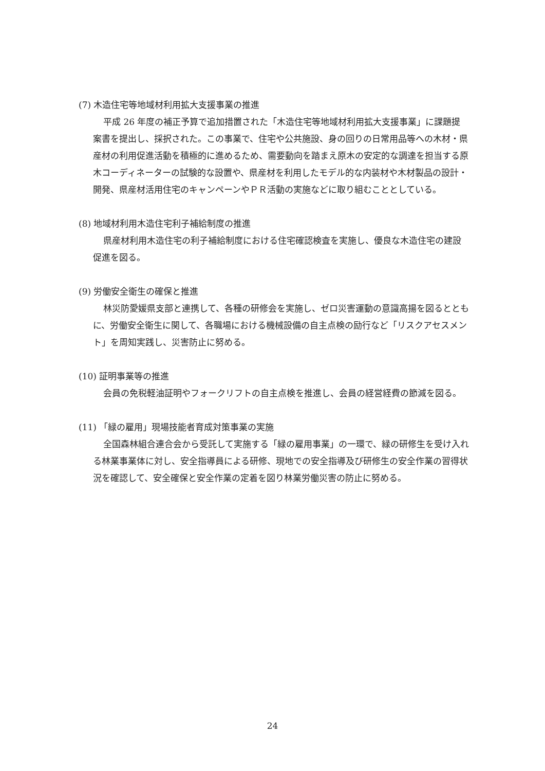(7) 木造住宅等地域材利用拡大支援事業の推進
平成 26 年度の補正予算で追加措置された「木造住宅等地域材利用拡大支援事業」に課題提案書を提出し、採択された。この事業で、住宅や公共施設、身の回りの日常用品等への木材・県産材の利用促進活動を積極的に進めるため、需要動向を踏まえ原木の安定的な調達を担当する原木コーディネーターの試験的な設置や、県産材を利用したモデル的な内装材や木材製品の設計・開発、県産材活用住宅のキャンペーンやＰＲ活動の実施などに取り組むこととしている。
(8) 地域材利用木造住宅利子補給制度の推進
県産材利用木造住宅の利子補給制度における住宅確認検査を実施し、優良な木造住宅の建設促進を図る。
(9) 労働安全衛生の確保と推進
林災防愛媛県支部と連携して、各種の研修会を実施し、ゼロ災害運動の意識高揚を図るとともに、労働安全衛生に関して、各職場における機械設備の自主点検の励行など「リスクアセスメント」を周知実践し、災害防止に努める。
(10) 証明事業等の推進
会員の免税軽油証明やフォークリフトの自主点検を推進し、会員の経営経費の節減を図る。
(11) 「緑の雇用」現場技能者育成対策事業の実施
全国森林組合連合会から受託して実施する「緑の雇用事業」の一環で、緑の研修生を受け入れる林業事業体に対し、安全指導員による研修、現地での安全指導及び研修生の安全作業の習得状況を確認して、安全確保と安全作業の定着を図り林業労働災害の防止に努める。
24